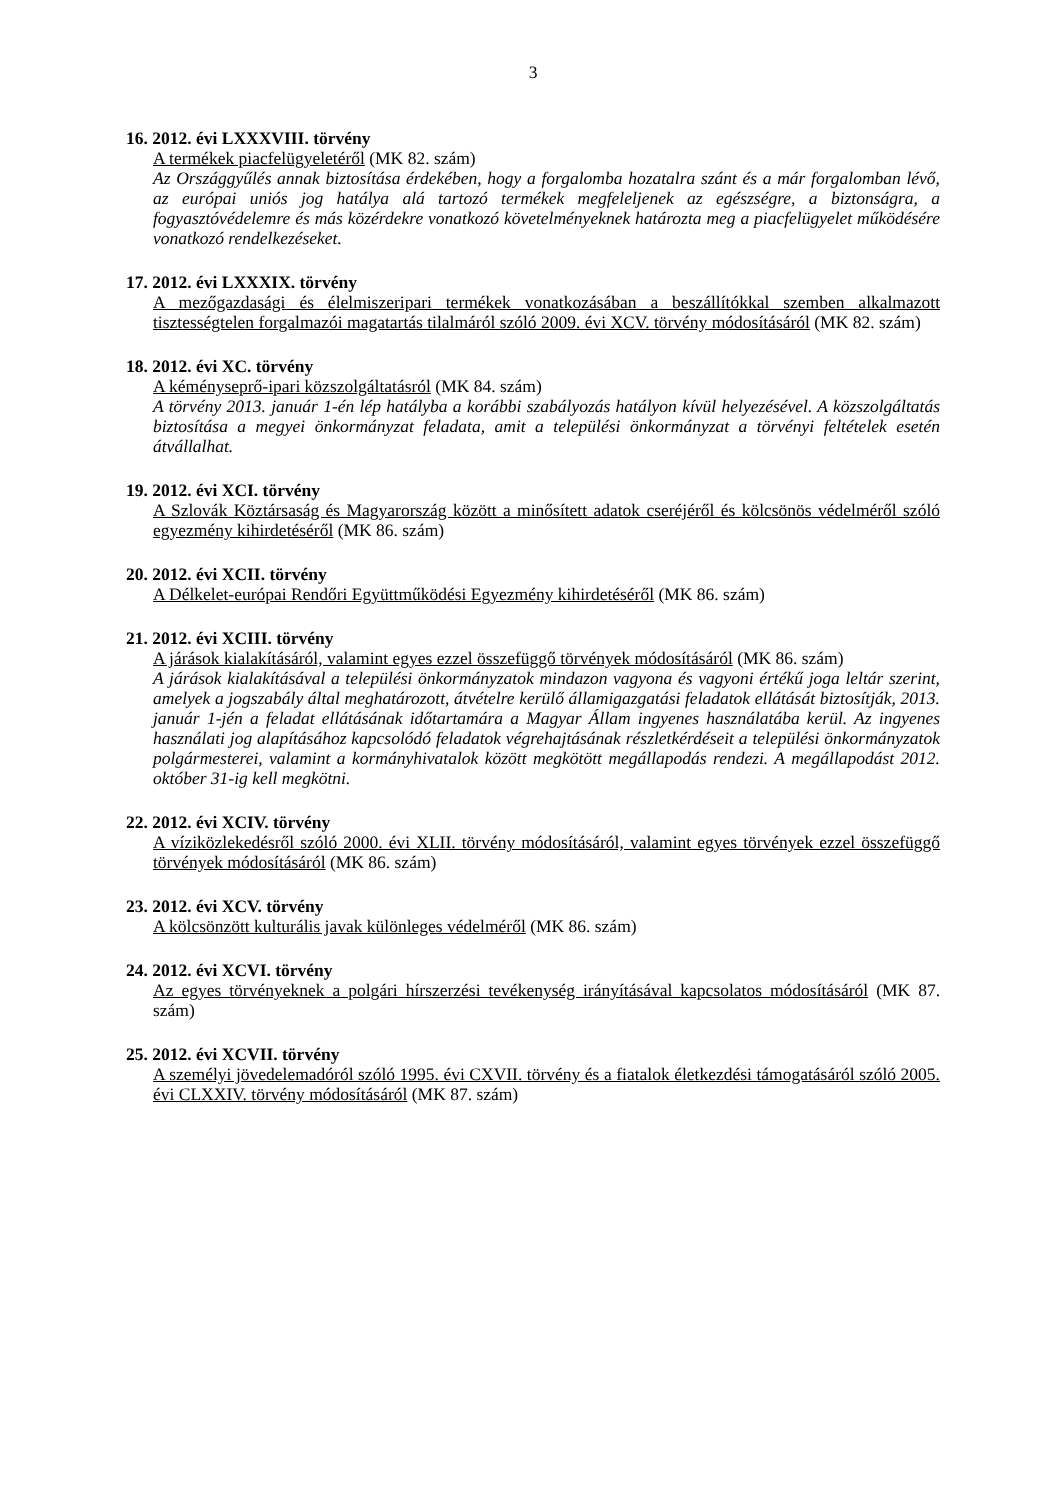3
16. 2012. évi LXXXVIII. törvény
A termékek piacfelügyeletéről (MK 82. szám)
Az Országgyűlés annak biztosítása érdekében, hogy a forgalomba hozatalra szánt és a már forgalomban lévő, az európai uniós jog hatálya alá tartozó termékek megfeleljenek az egészségre, a biztonságra, a fogyasztóvédelemre és más közérdekre vonatkozó követelményeknek határozta meg a piacfelügyelet működésére vonatkozó rendelkezéseket.
17. 2012. évi LXXXIX. törvény
A mezőgazdasági és élelmiszeripari termékek vonatkozásában a beszállítókkal szemben alkalmazott tisztességtelen forgalmazói magatartás tilalmáról szóló 2009. évi XCV. törvény módosításáról (MK 82. szám)
18. 2012. évi XC. törvény
A kéményseprő-ipari közszolgáltatásról (MK 84. szám)
A törvény 2013. január 1-én lép hatályba a korábbi szabályozás hatályon kívül helyezésével. A közszolgáltatás biztosítása a megyei önkormányzat feladata, amit a települési önkormányzat a törvényi feltételek esetén átvállalhat.
19. 2012. évi XCI. törvény
A Szlovák Köztársaság és Magyarország között a minősített adatok cseréjéről és kölcsönös védelméről szóló egyezmény kihirdetéséről (MK 86. szám)
20. 2012. évi XCII. törvény
A Délkelet-európai Rendőri Együttműködési Egyezmény kihirdetéséről (MK 86. szám)
21. 2012. évi XCIII. törvény
A járások kialakításáról, valamint egyes ezzel összefüggő törvények módosításáról (MK 86. szám)
A járások kialakításával a települési önkormányzatok mindazon vagyona és vagyoni értékű joga leltár szerint, amelyek a jogszabály által meghatározott, átvételre kerülő államigazgatási feladatok ellátását biztosítják, 2013. január 1-jén a feladat ellátásának időtartamára a Magyar Állam ingyenes használatába kerül. Az ingyenes használati jog alapításához kapcsolódó feladatok végrehajtásának részletkérdéseit a települési önkormányzatok polgármesterei, valamint a kormányhivatalok között megkötött megállapodás rendezi. A megállapodást 2012. október 31-ig kell megkötni.
22. 2012. évi XCIV. törvény
A víziközlekedésről szóló 2000. évi XLII. törvény módosításáról, valamint egyes törvények ezzel összefüggő törvények módosításáról (MK 86. szám)
23. 2012. évi XCV. törvény
A kölcsönzött kulturális javak különleges védelméről (MK 86. szám)
24. 2012. évi XCVI. törvény
Az egyes törvényeknek a polgári hírszerzési tevékenység irányításával kapcsolatos módosításáról (MK 87. szám)
25. 2012. évi XCVII. törvény
A személyi jövedelemadóról szóló 1995. évi CXVII. törvény és a fiatalok életkezdési támogatásáról szóló 2005. évi CLXXIV. törvény módosításáról (MK 87. szám)